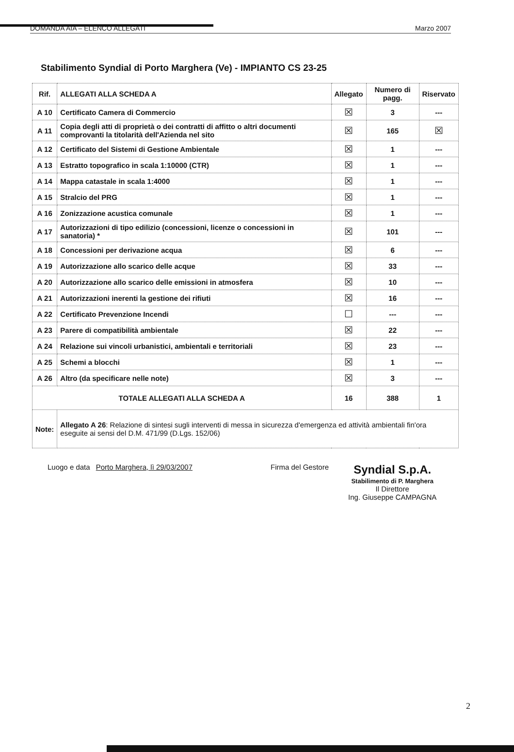DOMANDA AIA – ELENCO ALLEGATI Marzo 2007
Stabilimento Syndial di Porto Marghera (Ve) - IMPIANTO CS 23-25
| Rif. | ALLEGATI ALLA SCHEDA A | Allegato | Numero di pagg. | Riservato |
| --- | --- | --- | --- | --- |
| A 10 | Certificato Camera di Commercio | ☒ | 3 | --- |
| A 11 | Copia degli atti di proprietà o dei contratti di affitto o altri documenti comprovanti la titolarità dell'Azienda nel sito | ☒ | 165 | ☒ |
| A 12 | Certificato del Sistemi di Gestione Ambientale | ☒ | 1 | --- |
| A 13 | Estratto topografico in scala 1:10000 (CTR) | ☒ | 1 | --- |
| A 14 | Mappa catastale in scala 1:4000 | ☒ | 1 | --- |
| A 15 | Stralcio del PRG | ☒ | 1 | --- |
| A 16 | Zonizzazione acustica comunale | ☒ | 1 | --- |
| A 17 | Autorizzazioni di tipo edilizio (concessioni, licenze o concessioni in sanatoria) * | ☒ | 101 | --- |
| A 18 | Concessioni per derivazione acqua | ☒ | 6 | --- |
| A 19 | Autorizzazione allo scarico delle acque | ☒ | 33 | --- |
| A 20 | Autorizzazione allo scarico delle emissioni in atmosfera | ☒ | 10 | --- |
| A 21 | Autorizzazioni inerenti la gestione dei rifiuti | ☒ | 16 | --- |
| A 22 | Certificato Prevenzione Incendi | ☐ | --- | --- |
| A 23 | Parere di compatibilità ambientale | ☒ | 22 | --- |
| A 24 | Relazione sui vincoli urbanistici, ambientali e territoriali | ☒ | 23 | --- |
| A 25 | Schemi a blocchi | ☒ | 1 | --- |
| A 26 | Altro (da specificare nelle note) | ☒ | 3 | --- |
| TOTALE ALLEGATI ALLA SCHEDA A | | 16 | 388 | 1 |
| Note: | Allegato A 26 : Relazione di sintesi sugli interventi di messa in sicurezza d'emergenza ed attività ambientali fin'ora eseguite ai sensi del D.M. 471/99 (D.Lgs. 152/06) | | | |
Luogo e data Porto Marghera, lì 29/03/2007 Firma del Gestore
Syndial S.p.A.
Stabilimento di P. Marghera
Il Direttore
Ing. Giuseppe CAMPAGNA
2